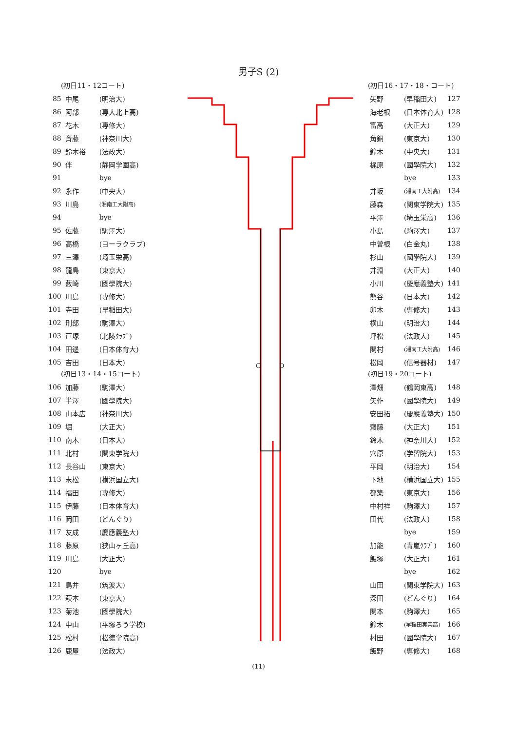男子S (2)
(初日11・12コート)
| 85 | 中尾 | (明治大) |
| 86 | 阿部 | (専大北上高) |
| 87 | 花木 | (専修大) |
| 88 | 斉藤 | (神奈川大) |
| 89 | 鈴木裕 | (法政大) |
| 90 | 伴 | (静岡学園高) |
| 91 | | bye |
| 92 | 永作 | (中央大) |
| 93 | 川島 | (湘南工大附高) |
| 94 | | bye |
| 95 | 佐藤 | (駒澤大) |
| 96 | 高橋 | (ヨーラクラブ) |
| 97 | 三澤 | (埼玉栄高) |
| 98 | 龍島 | (東京大) |
| 99 | 薮崎 | (國學院大) |
| 100 | 川島 | (専修大) |
| 101 | 寺田 | (早稲田大) |
| 102 | 刑部 | (駒澤大) |
| 103 | 戸塚 | (北陵ｸﾗﾌﾞ) |
| 104 | 田邊 | (日本体育大) |
| 105 | 吉田 | (日本大) |
(初日13・14・15コート)
| 106 | 加藤 | (駒澤大) |
| 107 | 半澤 | (國學院大) |
| 108 | 山本広 | (神奈川大) |
| 109 | 堀 | (大正大) |
| 110 | 南木 | (日本大) |
| 111 | 北村 | (関東学院大) |
| 112 | 長谷山 | (東京大) |
| 113 | 末松 | (横浜国立大) |
| 114 | 福田 | (専修大) |
| 115 | 伊藤 | (日本体育大) |
| 116 | 岡田 | (どんぐり) |
| 117 | 友成 | (慶應義塾大) |
| 118 | 藤原 | (狭山ヶ丘高) |
| 119 | 川島 | (大正大) |
| 120 | | bye |
| 121 | 鳥井 | (筑波大) |
| 122 | 萩本 | (東京大) |
| 123 | 菊池 | (國學院大) |
| 124 | 中山 | (平塚ろう学校) |
| 125 | 松村 | (松徳学院高) |
| 126 | 鹿屋 | (法政大) |
C D
(初日16・17・18・コート)
| 矢野 | (早稲田大) | 127 |
| 海老根 | (日本体育大) | 128 |
| 富高 | (大正大) | 129 |
| 角銅 | (東京大) | 130 |
| 鈴木 | (中央大) | 131 |
| 梶原 | (國學院大) | 132 |
| | bye | 133 |
| 井坂 | (湘南工大附高) | 134 |
| 藤森 | (関東学院大) | 135 |
| 平澤 | (埼玉栄高) | 136 |
| 小島 | (駒澤大) | 137 |
| 中曽根 | (白金丸) | 138 |
| 杉山 | (國學院大) | 139 |
| 井淵 | (大正大) | 140 |
| 小川 | (慶應義塾大) | 141 |
| 熊谷 | (日本大) | 142 |
| 卯木 | (専修大) | 143 |
| 横山 | (明治大) | 144 |
| 坪松 | (法政大) | 145 |
| 関村 | (湘南工大附高) | 146 |
| 松岡 | (信号器材) | 147 |
(初日19・20コート)
| 澤畑 | (鶴岡東高) | 148 |
| 矢作 | (國學院大) | 149 |
| 安田拓 | (慶應義塾大) | 150 |
| 齋藤 | (大正大) | 151 |
| 鈴木 | (神奈川大) | 152 |
| 穴原 | (学習院大) | 153 |
| 平岡 | (明治大) | 154 |
| 下地 | (横浜国立大) | 155 |
| 都築 | (東京大) | 156 |
| 中村祥 | (駒澤大) | 157 |
| 田代 | (法政大) | 158 |
| | bye | 159 |
| 加能 | (青嵐ｸﾗﾌﾞ) | 160 |
| 飯塚 | (大正大) | 161 |
| | bye | 162 |
| 山田 | (関東学院大) | 163 |
| 深田 | (どんぐり) | 164 |
| 関本 | (駒澤大) | 165 |
| 鈴木 | (早稲田実業高) | 166 |
| 村田 | (國學院大) | 167 |
| 飯野 | (専修大) | 168 |
(11)